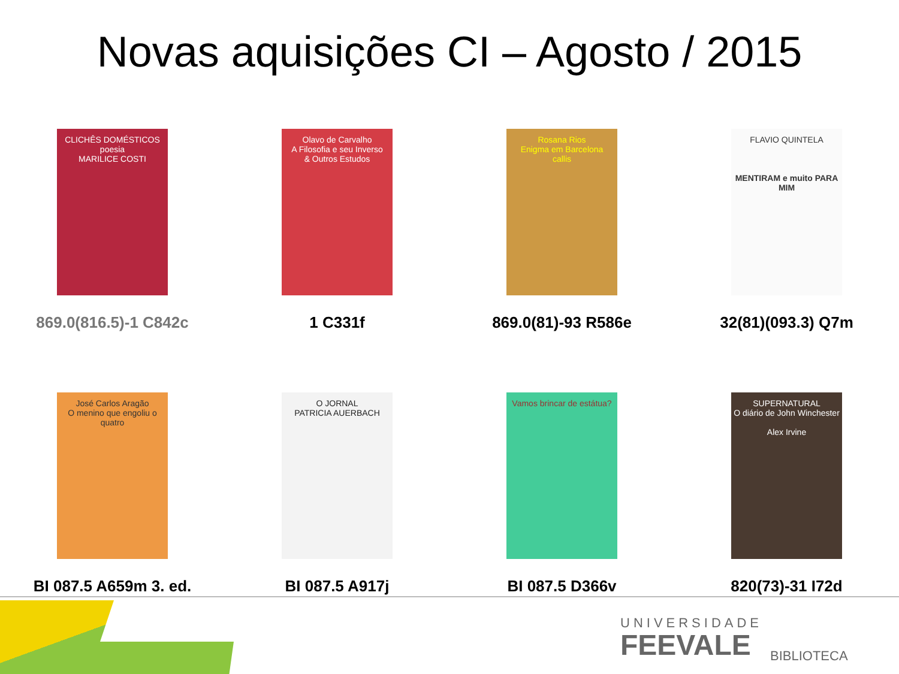Novas aquisições CI – Agosto / 2015
CLICHÊS DOMÉSTICOS
poesia
MARILICE COSTI
869.0(816.5)-1 C842c
Olavo de Carvalho
A Filosofia e seu Inverso
& Outros Estudos
1 C331f
Rosana Rios
Enigma em Barcelona
callis
869.0(81)-93 R586e
FLAVIO QUINTELA
MENTIRAM e muito PARA MIM
32(81)(093.3) Q7m
José Carlos Aragão
O menino que engoliu o quatro
BI 087.5 A659m 3. ed.
O JORNAL
PATRICIA AUERBACH
BI 087.5 A917j
Vamos brincar de estátua?
BI 087.5 D366v
SUPERNATURAL
O diário de John Winchester
Alex Irvine
820(73)-31 I72d
UNIVERSIDADE
FEEVALE
BIBLIOTECA